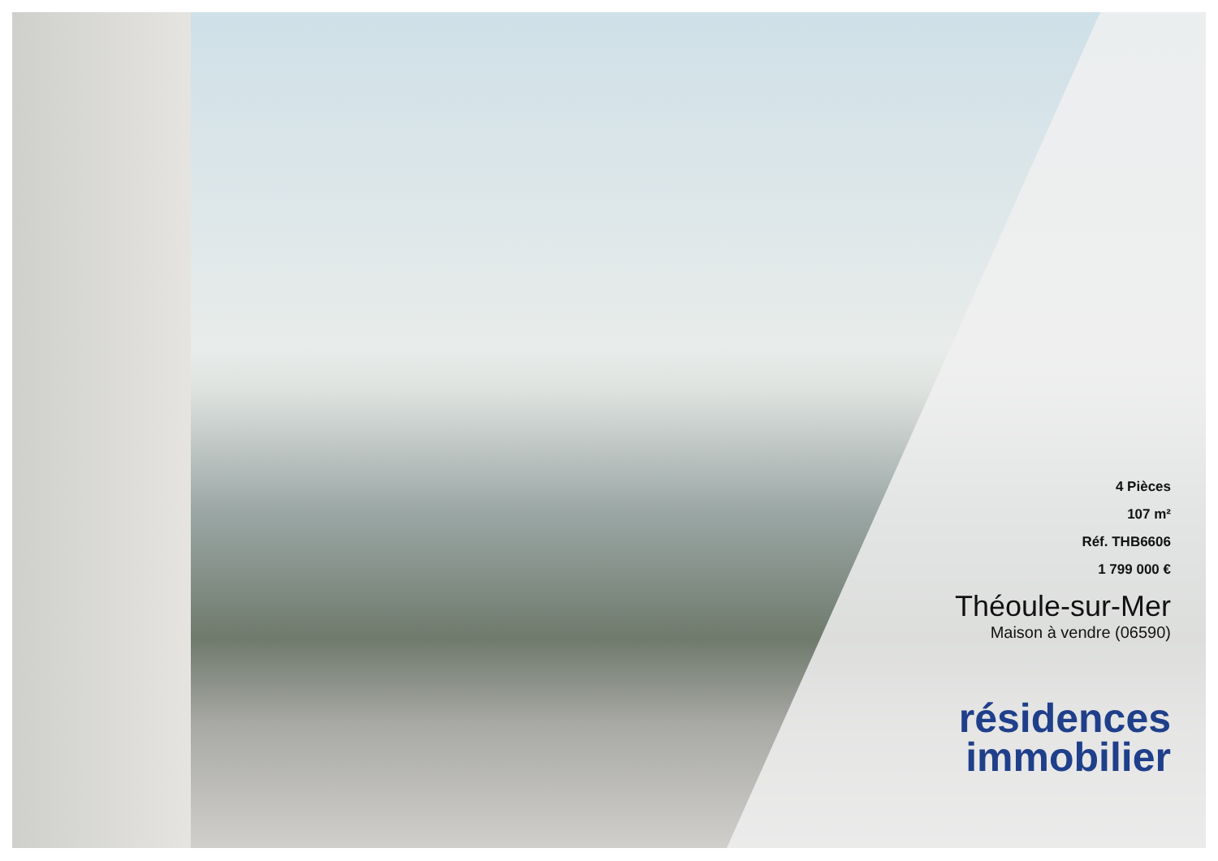4 Pièces
107 m²
Réf. THB6606
1 799 000 €
Théoule-sur-Mer
Maison à vendre (06590)
résidences
immobilier